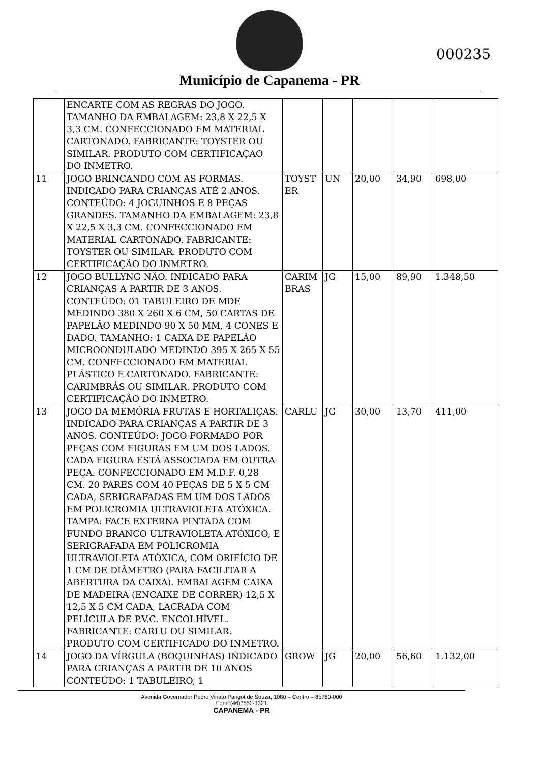000235
Município de Capanema - PR
| | ENCARTE COM AS REGRAS DO JOGO. TAMANHO DA EMBALAGEM: 23,8 X 22,5 X 3,3 CM. CONFECCIONADO EM MATERIAL CARTONADO. FABRICANTE: TOYSTER OU SIMILAR. PRODUTO COM CERTIFICAÇAO DO INMETRO. | | | | | |
| 11 | JOGO BRINCANDO COM AS FORMAS. INDICADO PARA CRIANÇAS ATÉ 2 ANOS. CONTEÚDO: 4 JOGUINHOS E 8 PEÇAS GRANDES. TAMANHO DA EMBALAGEM: 23,8 X 22,5 X 3,3 CM. CONFECCIONADO EM MATERIAL CARTONADO. FABRICANTE: TOYSTER OU SIMILAR. PRODUTO COM CERTIFICAÇÃO DO INMETRO. | TOYST ER | UN | 20,00 | 34,90 | 698,00 |
| 12 | JOGO BULLYNG NÃO. INDICADO PARA CRIANÇAS A PARTIR DE 3 ANOS. CONTEÚDO: 01 TABULEIRO DE MDF MEDINDO 380 X 260 X 6 CM, 50 CARTAS DE PAPELÃO MEDINDO 90 X 50 MM, 4 CONES E DADO. TAMANHO: 1 CAIXA DE PAPELÃO MICROONDULADO MEDINDO 395 X 265 X 55 CM. CONFECCIONADO EM MATERIAL PLÁSTICO E CARTONADO. FABRICANTE: CARIMBRÁS OU SIMILAR. PRODUTO COM CERTIFICAÇÃO DO INMETRO. | CARIM BRAS | JG | 15,00 | 89,90 | 1.348,50 |
| 13 | JOGO DA MEMÓRIA FRUTAS E HORTALIÇAS. INDICADO PARA CRIANÇAS A PARTIR DE 3 ANOS. CONTEÚDO: JOGO FORMADO POR PEÇAS COM FIGURAS EM UM DOS LADOS. CADA FIGURA ESTÁ ASSOCIADA EM OUTRA PEÇA. CONFECCIONADO EM M.D.F. 0,28 CM. 20 PARES COM 40 PEÇAS DE 5 X 5 CM CADA, SERIGRAFADAS EM UM DOS LADOS EM POLICROMIA ULTRAVIOLETA ATÓXICA. TAMPA: FACE EXTERNA PINTADA COM FUNDO BRANCO ULTRAVIOLETA ATÓXICO, E SERIGRAFADA EM POLICROMIA ULTRAVIOLETA ATÓXICA, COM ORIFÍCIO DE 1 CM DE DIÂMETRO (PARA FACILITAR A ABERTURA DA CAIXA). EMBALAGEM CAIXA DE MADEIRA (ENCAIXE DE CORRER) 12,5 X 12,5 X 5 CM CADA, LACRADA COM PELÍCULA DE P.V.C. ENCOLHÍVEL. FABRICANTE: CARLU OU SIMILAR. PRODUTO COM CERTIFICADO DO INMETRO. | CARLU | JG | 30,00 | 13,70 | 411,00 |
| 14 | JOGO DA VÍRGULA (BOQUINHAS) INDICADO PARA CRIANÇAS A PARTIR DE 10 ANOS CONTEÚDO: 1 TABULEIRO, 1 | GROW | JG | 20,00 | 56,60 | 1.132,00 |
Avenida Governador Pedro Viriato Parigot de Souza, 1080 – Centro – 85760-000
Fone:(46)3552-1321
CAPANEMA - PR